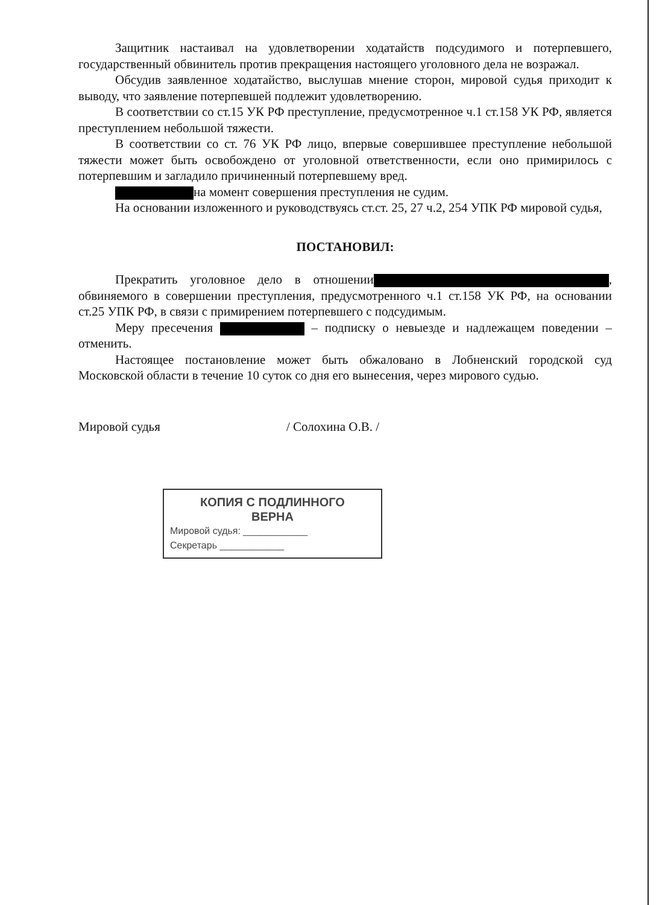Защитник настаивал на удовлетворении ходатайств подсудимого и потерпевшего, государственный обвинитель против прекращения настоящего уголовного дела не возражал.
Обсудив заявленное ходатайство, выслушав мнение сторон, мировой судья приходит к выводу, что заявление потерпевшей подлежит удовлетворению.
В соответствии со ст.15 УК РФ преступление, предусмотренное ч.1 ст.158 УК РФ, является преступлением небольшой тяжести.
В соответствии со ст. 76 УК РФ лицо, впервые совершившее преступление небольшой тяжести может быть освобождено от уголовной ответственности, если оно примирилось с потерпевшим и загладило причиненный потерпевшему вред.
на момент совершения преступления не судим.
На основании изложенного и руководствуясь ст.ст. 25, 27 ч.2, 254 УПК РФ мировой судья,
ПОСТАНОВИЛ:
Прекратить уголовное дело в отношении , обвиняемого в совершении преступления, предусмотренного ч.1 ст.158 УК РФ, на основании ст.25 УПК РФ, в связи с примирением потерпевшего с подсудимым.
Меру пресечения – подписку о невыезде и надлежащем поведении – отменить.
Настоящее постановление может быть обжаловано в Лобненский городской суд Московской области в течение 10 суток со дня его вынесения, через мирового судью.
Мировой судья / Солохина О.В. /
КОПИЯ С ПОДЛИННОГО
ВЕРНА
Мировой судья: ____________
Секретарь ____________